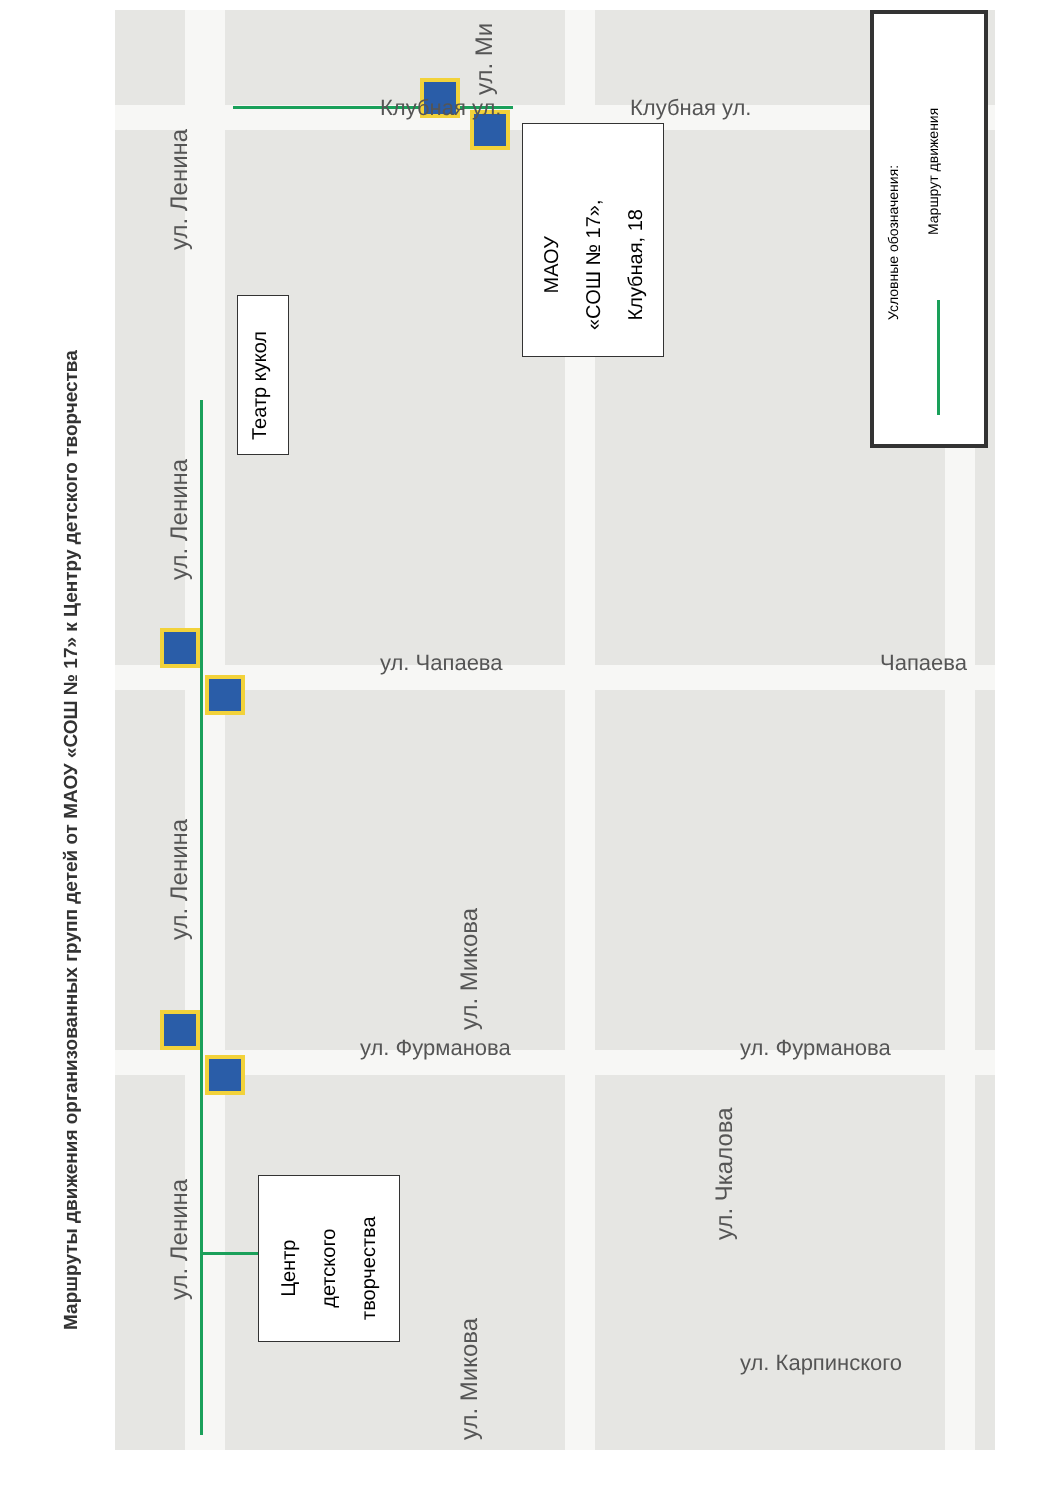Маршруты движения организованных групп детей от МАОУ «СОШ № 17» к Центру детского творчества
ул. Ленина
ул. Ленина
ул. Ленина
ул. Ленина
ул. Микова
ул. Микова
ул. Чкалова
ул. Ми
Клубная ул. Клубная ул.
ул. Чапаева Чапаева
ул. Фурманова ул. Фурманова
ул. Карпинского
Театр кукол
МАОУ
«СОШ № 17»,
Клубная, 18
Центр
детского
творчества
Условные обозначения:
Маршрут движения